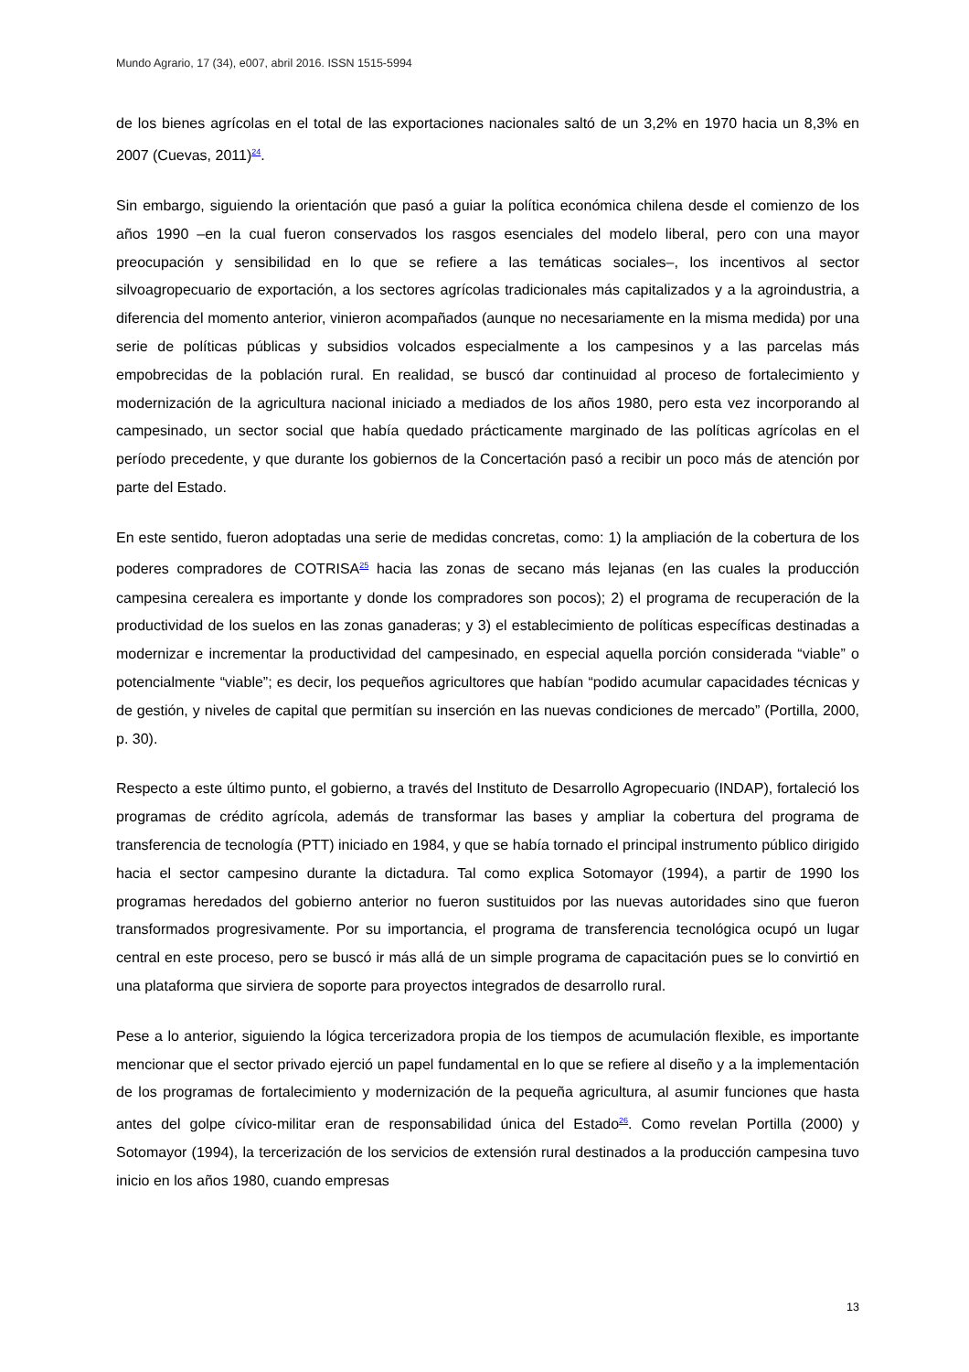Mundo Agrario, 17 (34), e007, abril 2016. ISSN 1515-5994
de los bienes agrícolas en el total de las exportaciones nacionales saltó de un 3,2% en 1970 hacia un 8,3% en 2007 (Cuevas, 2011)<sup>24</sup>.
Sin embargo, siguiendo la orientación que pasó a guiar la política económica chilena desde el comienzo de los años 1990 –en la cual fueron conservados los rasgos esenciales del modelo liberal, pero con una mayor preocupación y sensibilidad en lo que se refiere a las temáticas sociales–, los incentivos al sector silvoagropecuario de exportación, a los sectores agrícolas tradicionales más capitalizados y a la agroindustria, a diferencia del momento anterior, vinieron acompañados (aunque no necesariamente en la misma medida) por una serie de políticas públicas y subsidios volcados especialmente a los campesinos y a las parcelas más empobrecidas de la población rural. En realidad, se buscó dar continuidad al proceso de fortalecimiento y modernización de la agricultura nacional iniciado a mediados de los años 1980, pero esta vez incorporando al campesinado, un sector social que había quedado prácticamente marginado de las políticas agrícolas en el período precedente, y que durante los gobiernos de la Concertación pasó a recibir un poco más de atención por parte del Estado.
En este sentido, fueron adoptadas una serie de medidas concretas, como: 1) la ampliación de la cobertura de los poderes compradores de COTRISA<sup>25</sup> hacia las zonas de secano más lejanas (en las cuales la producción campesina cerealera es importante y donde los compradores son pocos); 2) el programa de recuperación de la productividad de los suelos en las zonas ganaderas; y 3) el establecimiento de políticas específicas destinadas a modernizar e incrementar la productividad del campesinado, en especial aquella porción considerada “viable” o potencialmente “viable”; es decir, los pequeños agricultores que habían “podido acumular capacidades técnicas y de gestión, y niveles de capital que permitían su inserción en las nuevas condiciones de mercado” (Portilla, 2000, p. 30).
Respecto a este último punto, el gobierno, a través del Instituto de Desarrollo Agropecuario (INDAP), fortaleció los programas de crédito agrícola, además de transformar las bases y ampliar la cobertura del programa de transferencia de tecnología (PTT) iniciado en 1984, y que se había tornado el principal instrumento público dirigido hacia el sector campesino durante la dictadura. Tal como explica Sotomayor (1994), a partir de 1990 los programas heredados del gobierno anterior no fueron sustituidos por las nuevas autoridades sino que fueron transformados progresivamente. Por su importancia, el programa de transferencia tecnológica ocupó un lugar central en este proceso, pero se buscó ir más allá de un simple programa de capacitación pues se lo convirtió en una plataforma que sirviera de soporte para proyectos integrados de desarrollo rural.
Pese a lo anterior, siguiendo la lógica tercerizadora propia de los tiempos de acumulación flexible, es importante mencionar que el sector privado ejerció un papel fundamental en lo que se refiere al diseño y a la implementación de los programas de fortalecimiento y modernización de la pequeña agricultura, al asumir funciones que hasta antes del golpe cívico-militar eran de responsabilidad única del Estado<sup>26</sup>. Como revelan Portilla (2000) y Sotomayor (1994), la tercerización de los servicios de extensión rural destinados a la producción campesina tuvo inicio en los años 1980, cuando empresas
13